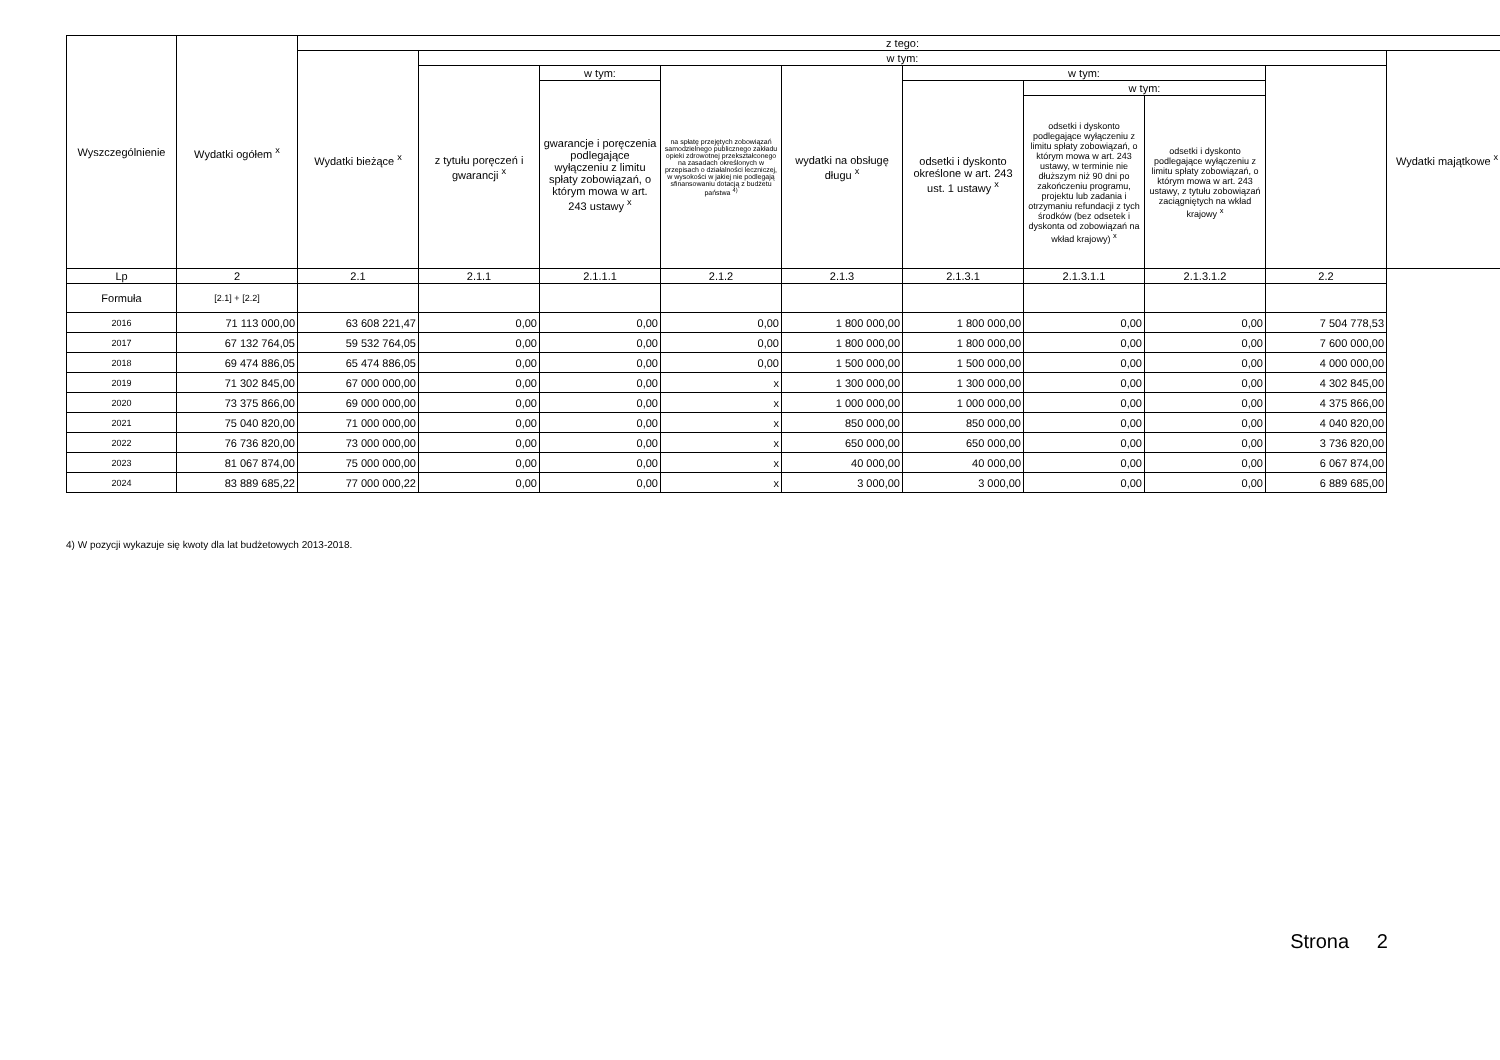| Wyszczególnienie | Wydatki ogółem <sup>x</sup> | z tego: | | | | | | | | | |
| --- | --- | --- | --- | --- | --- | --- | --- | --- | --- | --- | --- |
| | | Wydatki bieżące <sup>x</sup> | w tym: | | | | | | | | Wydatki majątkowe <sup>x</sup> |
| | | | z tytułu poręczeń i gwarancji <sup>x</sup> | w tym: | na spłatę przejętych zobowiązań samodzielnego publicznego zakładu opieki zdrowotnej przekształconego na zasadach określonych w przepisach o działalności leczniczej, w wysokości w jakiej nie podlegają sfinansowaniu dotacją z budżetu państwa <sup>4)</sup> | wydatki na obsługę długu <sup>x</sup> | w tym: | | | | |
| | | | | gwarancje i poręczenia podlegające wyłączeniu z limitu spłaty zobowiązań, o którym mowa w art. 243 ustawy <sup>x</sup> | | | odsetki i dyskonto określone w art. 243 ust. 1 ustawy <sup>x</sup> | w tym: | | | |
| | | | | | | | | odsetki i dyskonto podlegające wyłączeniu z limitu spłaty zobowiązań, o którym mowa w art. 243 ustawy, w terminie nie dłuższym niż 90 dni po zakończeniu programu, projektu lub zadania i otrzymaniu refundacji z tych środków (bez odsetek i dyskonta od zobowiązań na wkład krajowy) <sup>x</sup> | odsetki i dyskonto podlegające wyłączeniu z limitu spłaty zobowiązań, o którym mowa w art. 243 ustawy, z tytułu zobowiązań zaciągniętych na wkład krajowy <sup>x</sup> | | |
| Lp | 2 | 2.1 | 2.1.1 | 2.1.1.1 | 2.1.2 | 2.1.3 | 2.1.3.1 | 2.1.3.1.1 | 2.1.3.1.2 | 2.2 | |
| Formuła | [2.1] + [2.2] | | | | | | | | | | |
| 2016 | 71 113 000,00 | 63 608 221,47 | 0,00 | 0,00 | 0,00 | 1 800 000,00 | 1 800 000,00 | 0,00 | 0,00 | 7 504 778,53 | |
| 2017 | 67 132 764,05 | 59 532 764,05 | 0,00 | 0,00 | 0,00 | 1 800 000,00 | 1 800 000,00 | 0,00 | 0,00 | 7 600 000,00 | |
| 2018 | 69 474 886,05 | 65 474 886,05 | 0,00 | 0,00 | 0,00 | 1 500 000,00 | 1 500 000,00 | 0,00 | 0,00 | 4 000 000,00 | |
| 2019 | 71 302 845,00 | 67 000 000,00 | 0,00 | 0,00 | x | 1 300 000,00 | 1 300 000,00 | 0,00 | 0,00 | 4 302 845,00 | |
| 2020 | 73 375 866,00 | 69 000 000,00 | 0,00 | 0,00 | x | 1 000 000,00 | 1 000 000,00 | 0,00 | 0,00 | 4 375 866,00 | |
| 2021 | 75 040 820,00 | 71 000 000,00 | 0,00 | 0,00 | x | 850 000,00 | 850 000,00 | 0,00 | 0,00 | 4 040 820,00 | |
| 2022 | 76 736 820,00 | 73 000 000,00 | 0,00 | 0,00 | x | 650 000,00 | 650 000,00 | 0,00 | 0,00 | 3 736 820,00 | |
| 2023 | 81 067 874,00 | 75 000 000,00 | 0,00 | 0,00 | x | 40 000,00 | 40 000,00 | 0,00 | 0,00 | 6 067 874,00 | |
| 2024 | 83 889 685,22 | 77 000 000,22 | 0,00 | 0,00 | x | 3 000,00 | 3 000,00 | 0,00 | 0,00 | 6 889 685,00 | |
4) W pozycji wykazuje się kwoty dla lat budżetowych 2013-2018.
Strona 2